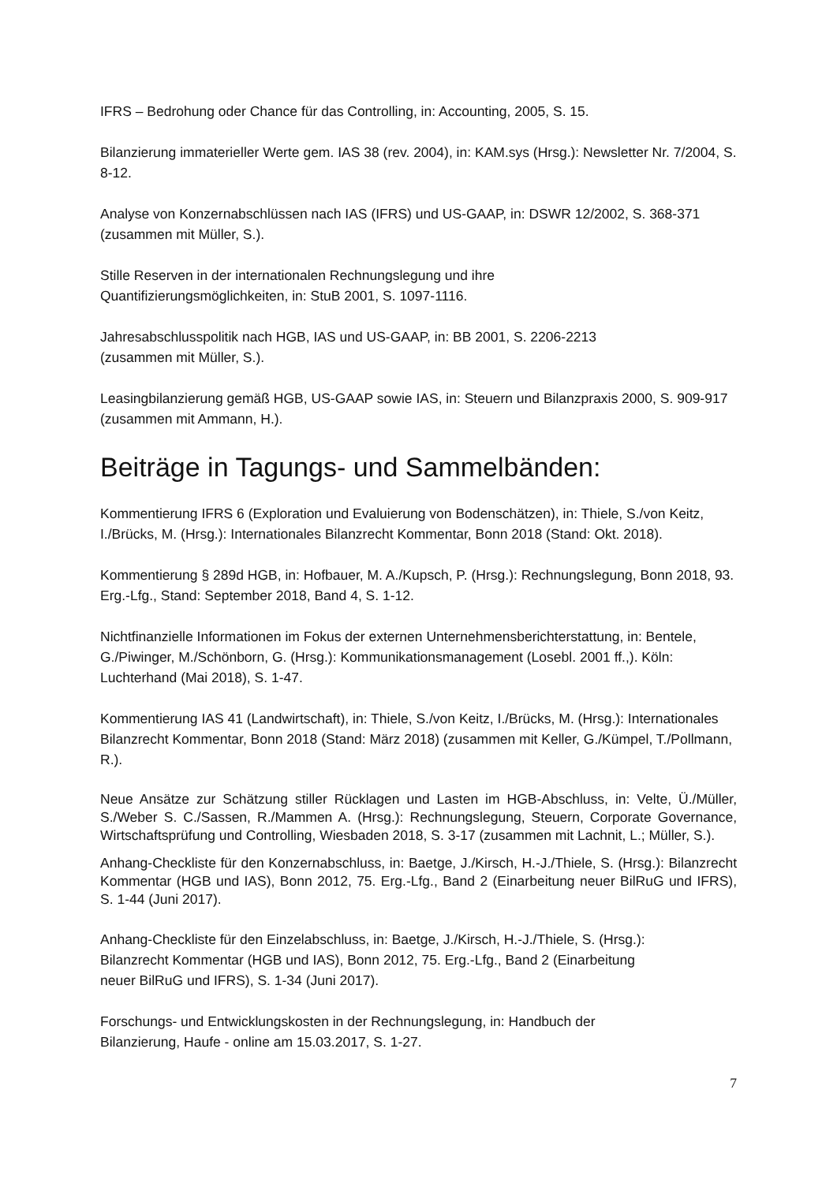IFRS – Bedrohung oder Chance für das Controlling, in: Accounting, 2005, S. 15.
Bilanzierung immaterieller Werte gem. IAS 38 (rev. 2004), in: KAM.sys (Hrsg.): Newsletter Nr. 7/2004, S. 8-12.
Analyse von Konzernabschlüssen nach IAS (IFRS) und US-GAAP, in: DSWR 12/2002, S. 368-371 (zusammen mit Müller, S.).
Stille Reserven in der internationalen Rechnungslegung und ihre
Quantifizierungsmöglichkeiten, in: StuB 2001, S. 1097-1116.
Jahresabschlusspolitik nach HGB, IAS und US-GAAP, in: BB 2001, S. 2206-2213
(zusammen mit Müller, S.).
Leasingbilanzierung gemäß HGB, US-GAAP sowie IAS, in: Steuern und Bilanzpraxis 2000, S. 909-917 (zusammen mit Ammann, H.).
Beiträge in Tagungs- und Sammelbänden:
Kommentierung IFRS 6 (Exploration und Evaluierung von Bodenschätzen), in: Thiele, S./von Keitz, I./Brücks, M. (Hrsg.): Internationales Bilanzrecht Kommentar, Bonn 2018 (Stand: Okt. 2018).
Kommentierung § 289d HGB, in: Hofbauer, M. A./Kupsch, P. (Hrsg.): Rechnungslegung, Bonn 2018, 93. Erg.-Lfg., Stand: September 2018, Band 4, S. 1-12.
Nichtfinanzielle Informationen im Fokus der externen Unternehmensberichterstattung, in: Bentele, G./Piwinger, M./Schönborn, G. (Hrsg.): Kommunikationsmanagement (Losebl. 2001 ff.,). Köln: Luchterhand (Mai 2018), S. 1-47.
Kommentierung IAS 41 (Landwirtschaft), in: Thiele, S./von Keitz, I./Brücks, M. (Hrsg.): Internationales Bilanzrecht Kommentar, Bonn 2018 (Stand: März 2018) (zusammen mit Keller, G./Kümpel, T./Pollmann, R.).
Neue Ansätze zur Schätzung stiller Rücklagen und Lasten im HGB-Abschluss, in: Velte, Ü./Müller, S./Weber S. C./Sassen, R./Mammen A. (Hrsg.): Rechnungslegung, Steuern, Corporate Governance, Wirtschaftsprüfung und Controlling, Wiesbaden 2018, S. 3-17 (zusammen mit Lachnit, L.; Müller, S.).
Anhang-Checkliste für den Konzernabschluss, in: Baetge, J./Kirsch, H.-J./Thiele, S. (Hrsg.): Bilanzrecht Kommentar (HGB und IAS), Bonn 2012, 75. Erg.-Lfg., Band 2 (Einarbeitung neuer BilRuG und IFRS), S. 1-44 (Juni 2017).
Anhang-Checkliste für den Einzelabschluss, in: Baetge, J./Kirsch, H.-J./Thiele, S. (Hrsg.):
Bilanzrecht Kommentar (HGB und IAS), Bonn 2012, 75. Erg.-Lfg., Band 2 (Einarbeitung
neuer BilRuG und IFRS), S. 1-34 (Juni 2017).
Forschungs- und Entwicklungskosten in der Rechnungslegung, in: Handbuch der
Bilanzierung, Haufe - online am 15.03.2017, S. 1-27.
7